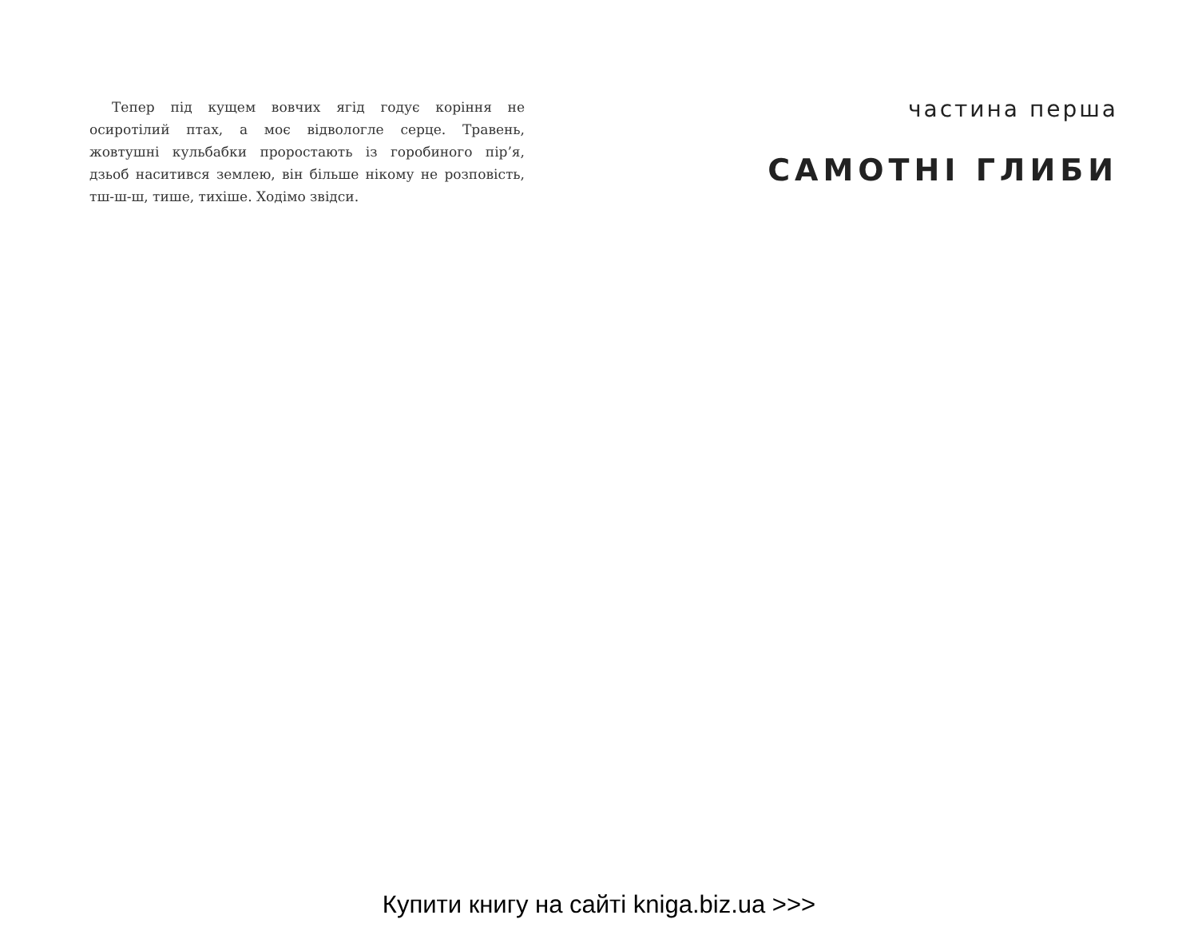Тепер під кущем вовчих ягід годує коріння не осиротілий птах, а моє відвологле серце. Травень, жовтушні кульбабки проростають із горобиного пір’я, дзьоб наситився землею, він більше нікому не розповість, тш-ш-ш, тише, тихіше. Ходімо звідси.
частина перша
САМОТНІ ГЛИБИ
Купити книгу на сайті kniga.biz.ua >>>